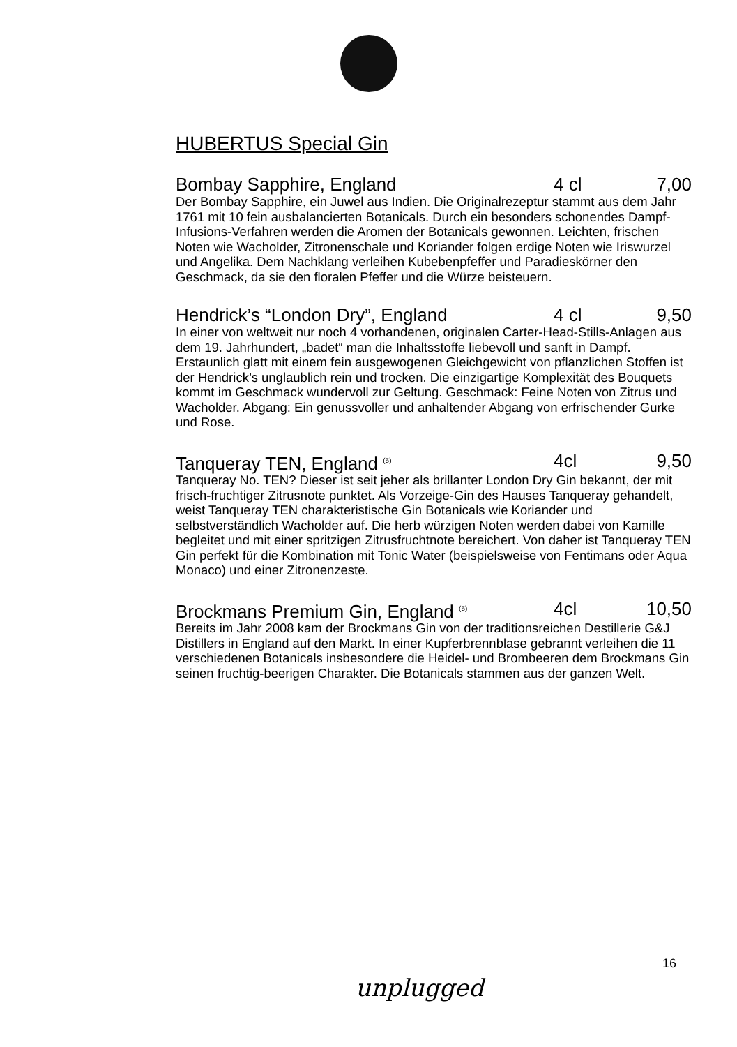HUBERTUS Special Gin
Bombay Sapphire, England 4 cl 7,00
Der Bombay Sapphire, ein Juwel aus Indien. Die Originalrezeptur stammt aus dem Jahr 1761 mit 10 fein ausbalancierten Botanicals. Durch ein besonders schonendes Dampf-Infusions-Verfahren werden die Aromen der Botanicals gewonnen. Leichten, frischen Noten wie Wacholder, Zitronenschale und Koriander folgen erdige Noten wie Iriswurzel und Angelika. Dem Nachklang verleihen Kubebenpfeffer und Paradieskörner den Geschmack, da sie den floralen Pfeffer und die Würze beisteuern.
Hendrick’s “London Dry”, England 4 cl 9,50
In einer von weltweit nur noch 4 vorhandenen, originalen Carter-Head-Stills-Anlagen aus dem 19. Jahrhundert, „badet“ man die Inhaltsstoffe liebevoll und sanft in Dampf. Erstaunlich glatt mit einem fein ausgewogenen Gleichgewicht von pflanzlichen Stoffen ist der Hendrick’s unglaublich rein und trocken. Die einzigartige Komplexität des Bouquets kommt im Geschmack wundervoll zur Geltung. Geschmack: Feine Noten von Zitrus und Wacholder. Abgang: Ein genussvoller und anhaltender Abgang von erfrischender Gurke und Rose.
Tanqueray TEN, England <sup>(5)</sup> 4cl 9,50
Tanqueray No. TEN? Dieser ist seit jeher als brillanter London Dry Gin bekannt, der mit frisch-fruchtiger Zitrusnote punktet. Als Vorzeige-Gin des Hauses Tanqueray gehandelt, weist Tanqueray TEN charakteristische Gin Botanicals wie Koriander und selbstverständlich Wacholder auf. Die herb würzigen Noten werden dabei von Kamille begleitet und mit einer spritzigen Zitrusfruchtnote bereichert. Von daher ist Tanqueray TEN Gin perfekt für die Kombination mit Tonic Water (beispielsweise von Fentimans oder Aqua Monaco) und einer Zitronenzeste.
Brockmans Premium Gin, England <sup>(5)</sup> 4cl 10,50
Bereits im Jahr 2008 kam der Brockmans Gin von der traditionsreichen Destillerie G&J Distillers in England auf den Markt. In einer Kupferbrennblase gebrannt verleihen die 11 verschiedenen Botanicals insbesondere die Heidel- und Brombeeren dem Brockmans Gin seinen fruchtig-beerigen Charakter. Die Botanicals stammen aus der ganzen Welt.
16
unplugged